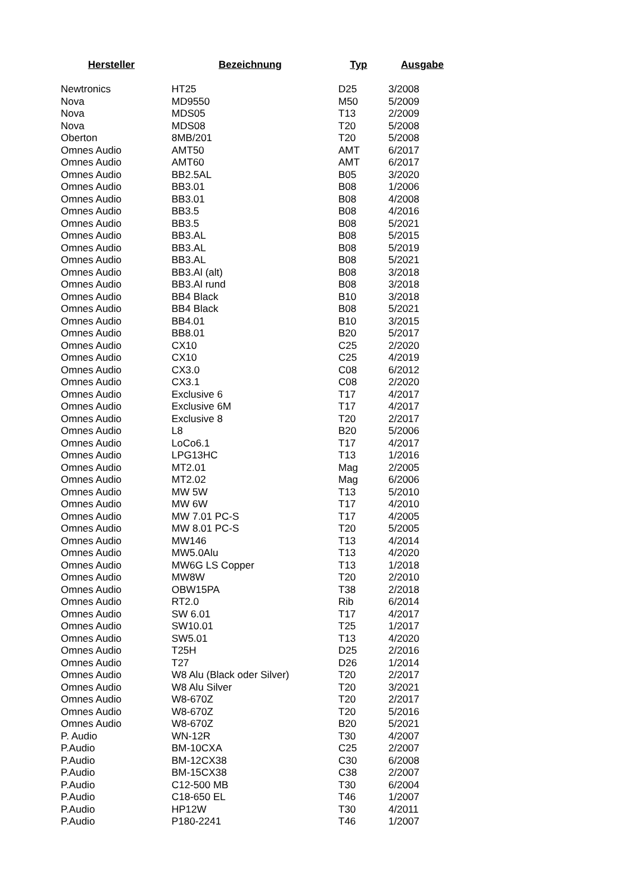| Hersteller | Bezeichnung | Typ | Ausgabe |
| --- | --- | --- | --- |
| Newtronics | HT25 | D25 | 3/2008 |
| Nova | MD9550 | M50 | 5/2009 |
| Nova | MDS05 | T13 | 2/2009 |
| Nova | MDS08 | T20 | 5/2008 |
| Oberton | 8MB/201 | T20 | 5/2008 |
| Omnes Audio | AMT50 | AMT | 6/2017 |
| Omnes Audio | AMT60 | AMT | 6/2017 |
| Omnes Audio | BB2.5AL | B05 | 3/2020 |
| Omnes Audio | BB3.01 | B08 | 1/2006 |
| Omnes Audio | BB3.01 | B08 | 4/2008 |
| Omnes Audio | BB3.5 | B08 | 4/2016 |
| Omnes Audio | BB3.5 | B08 | 5/2021 |
| Omnes Audio | BB3.AL | B08 | 5/2015 |
| Omnes Audio | BB3.AL | B08 | 5/2019 |
| Omnes Audio | BB3.AL | B08 | 5/2021 |
| Omnes Audio | BB3.Al (alt) | B08 | 3/2018 |
| Omnes Audio | BB3.Al rund | B08 | 3/2018 |
| Omnes Audio | BB4 Black | B10 | 3/2018 |
| Omnes Audio | BB4 Black | B08 | 5/2021 |
| Omnes Audio | BB4.01 | B10 | 3/2015 |
| Omnes Audio | BB8.01 | B20 | 5/2017 |
| Omnes Audio | CX10 | C25 | 2/2020 |
| Omnes Audio | CX10 | C25 | 4/2019 |
| Omnes Audio | CX3.0 | C08 | 6/2012 |
| Omnes Audio | CX3.1 | C08 | 2/2020 |
| Omnes Audio | Exclusive 6 | T17 | 4/2017 |
| Omnes Audio | Exclusive 6M | T17 | 4/2017 |
| Omnes Audio | Exclusive 8 | T20 | 2/2017 |
| Omnes Audio | L8 | B20 | 5/2006 |
| Omnes Audio | LoCo6.1 | T17 | 4/2017 |
| Omnes Audio | LPG13HC | T13 | 1/2016 |
| Omnes Audio | MT2.01 | Mag | 2/2005 |
| Omnes Audio | MT2.02 | Mag | 6/2006 |
| Omnes Audio | MW 5W | T13 | 5/2010 |
| Omnes Audio | MW 6W | T17 | 4/2010 |
| Omnes Audio | MW 7.01 PC-S | T17 | 4/2005 |
| Omnes Audio | MW 8.01 PC-S | T20 | 5/2005 |
| Omnes Audio | MW146 | T13 | 4/2014 |
| Omnes Audio | MW5.0Alu | T13 | 4/2020 |
| Omnes Audio | MW6G LS Copper | T13 | 1/2018 |
| Omnes Audio | MW8W | T20 | 2/2010 |
| Omnes Audio | OBW15PA | T38 | 2/2018 |
| Omnes Audio | RT2.0 | Rib | 6/2014 |
| Omnes Audio | SW 6.01 | T17 | 4/2017 |
| Omnes Audio | SW10.01 | T25 | 1/2017 |
| Omnes Audio | SW5.01 | T13 | 4/2020 |
| Omnes Audio | T25H | D25 | 2/2016 |
| Omnes Audio | T27 | D26 | 1/2014 |
| Omnes Audio | W8 Alu (Black oder Silver) | T20 | 2/2017 |
| Omnes Audio | W8 Alu Silver | T20 | 3/2021 |
| Omnes Audio | W8-670Z | T20 | 2/2017 |
| Omnes Audio | W8-670Z | T20 | 5/2016 |
| Omnes Audio | W8-670Z | B20 | 5/2021 |
| P. Audio | WN-12R | T30 | 4/2007 |
| P.Audio | BM-10CXA | C25 | 2/2007 |
| P.Audio | BM-12CX38 | C30 | 6/2008 |
| P.Audio | BM-15CX38 | C38 | 2/2007 |
| P.Audio | C12-500 MB | T30 | 6/2004 |
| P.Audio | C18-650 EL | T46 | 1/2007 |
| P.Audio | HP12W | T30 | 4/2011 |
| P.Audio | P180-2241 | T46 | 1/2007 |